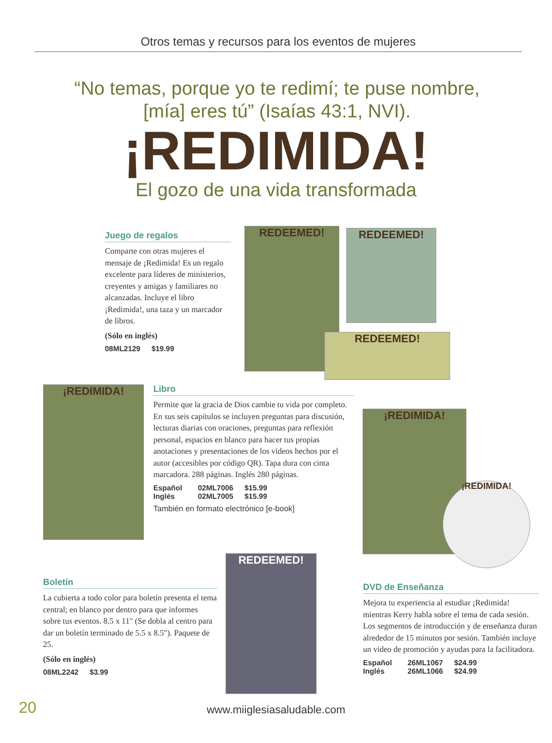Otros temas y recursos para los eventos de mujeres
“No temas, porque yo te redimí; te puse nombre, [mía] eres tú” (Isaías 43:1, NVI).
¡REDIMIDA!
El gozo de una vida transformada
Juego de regalos
Comparte con otras mujeres el mensaje de ¡Redimida! Es un regalo excelente para líderes de ministerios, creyentes y amigas y familiares no alcanzadas. Incluye el libro ¡Redimida!, una taza y un marcador de libros.
(Sólo en inglés)
08ML2129 $19.99
REDEEMED! REDEEMED!
REDEEMED!
¡REDIMIDA!
Libro
Permite que la gracia de Dios cambie tu vida por completo. En sus seis capítulos se incluyen preguntas para discusión, lecturas diarias con oraciones, preguntas para reflexión personal, espacios en blanco para hacer tus propias anotaciones y presentaciones de los videos hechos por el autor (accesibles por código QR). Tapa dura con cinta marcadora. 288 páginas. Inglés 280 páginas.
Español 02ML7006 $15.99
Inglés 02ML7005 $15.99
También en formato electrónico [e-book]
¡REDIMIDA!
¡REDIMIDA!
Boletín
La cubierta a todo color para boletín presenta el tema central; en blanco por dentro para que informes sobre tus eventos. 8.5 x 11" (Se dobla al centro para dar un boletín terminado de 5.5 x 8.5"). Paquete de 25.
(Sólo en inglés)
08ML2242 $3.99
REDEEMED!
DVD de Enseñanza
Mejora tu experiencia al estudiar ¡Redimida! mientras Kerry habla sobre el tema de cada sesión. Los segmentos de introducción y de enseñanza duran alrededor de 15 minutos por sesión. También incluye un video de promoción y ayudas para la facilitadora.
Español 26ML1067 $24.99
Inglés 26ML1066 $24.99
20
www.miiglesiasaludable.com